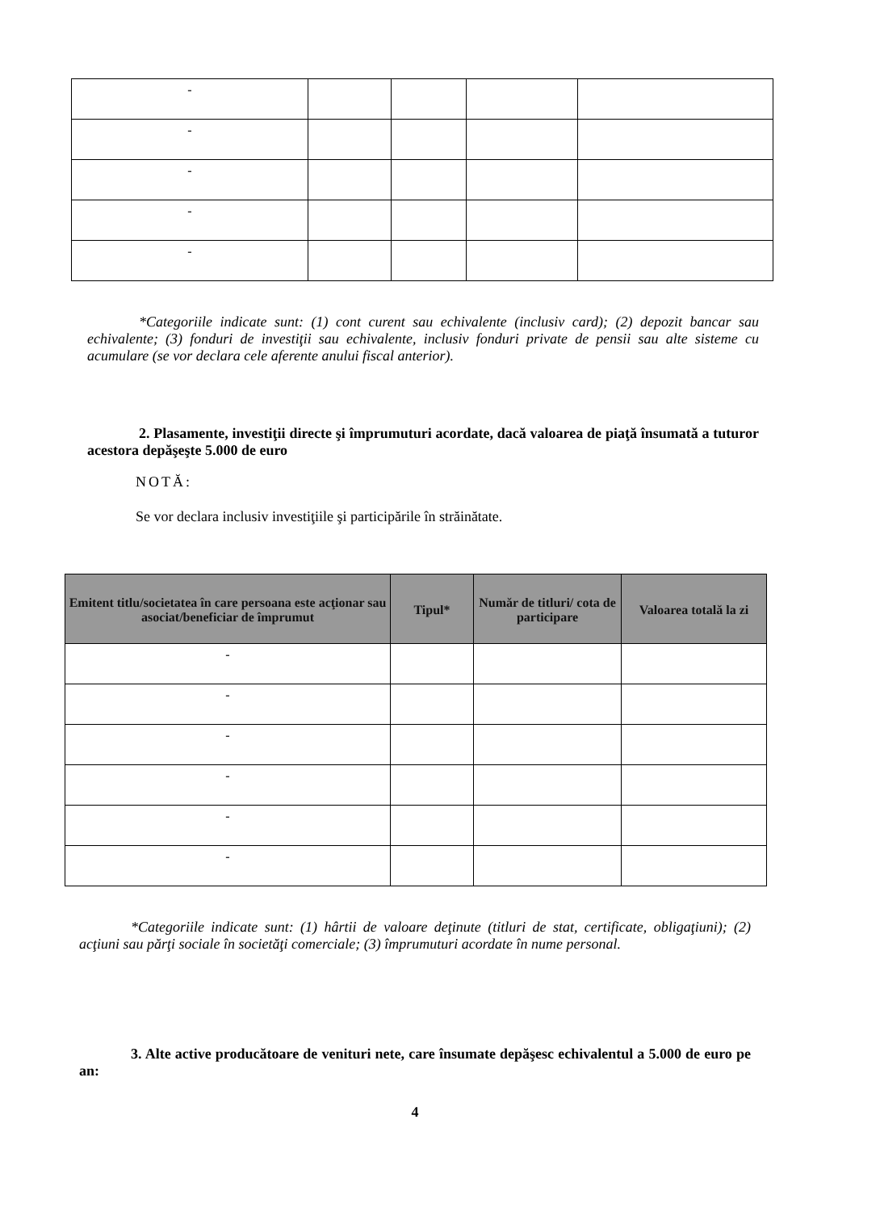| - | | | | |
| - | | | | |
| - | | | | |
| - | | | | |
| - | | | | |
*Categoriile indicate sunt: (1) cont curent sau echivalente (inclusiv card); (2) depozit bancar sau echivalente; (3) fonduri de investiţii sau echivalente, inclusiv fonduri private de pensii sau alte sisteme cu acumulare (se vor declara cele aferente anului fiscal anterior).
2. Plasamente, investiţii directe şi împrumuturi acordate, dacă valoarea de piaţă însumată a tuturor acestora depăşeşte 5.000 de euro
NOTĂ:
Se vor declara inclusiv investiţiile şi participările în străinătate.
| Emitent titlu/societatea în care persoana este acţionar sau asociat/beneficiar de împrumut | Tipul* | Număr de titluri/ cota de participare | Valoarea totală la zi |
| --- | --- | --- | --- |
| - | | | |
| - | | | |
| - | | | |
| - | | | |
| - | | | |
| - | | | |
*Categoriile indicate sunt: (1) hârtii de valoare deţinute (titluri de stat, certificate, obligaţiuni); (2) acţiuni sau părţi sociale în societăţi comerciale; (3) împrumuturi acordate în nume personal.
3. Alte active producătoare de venituri nete, care însumate depăşesc echivalentul a 5.000 de euro pe an:
4